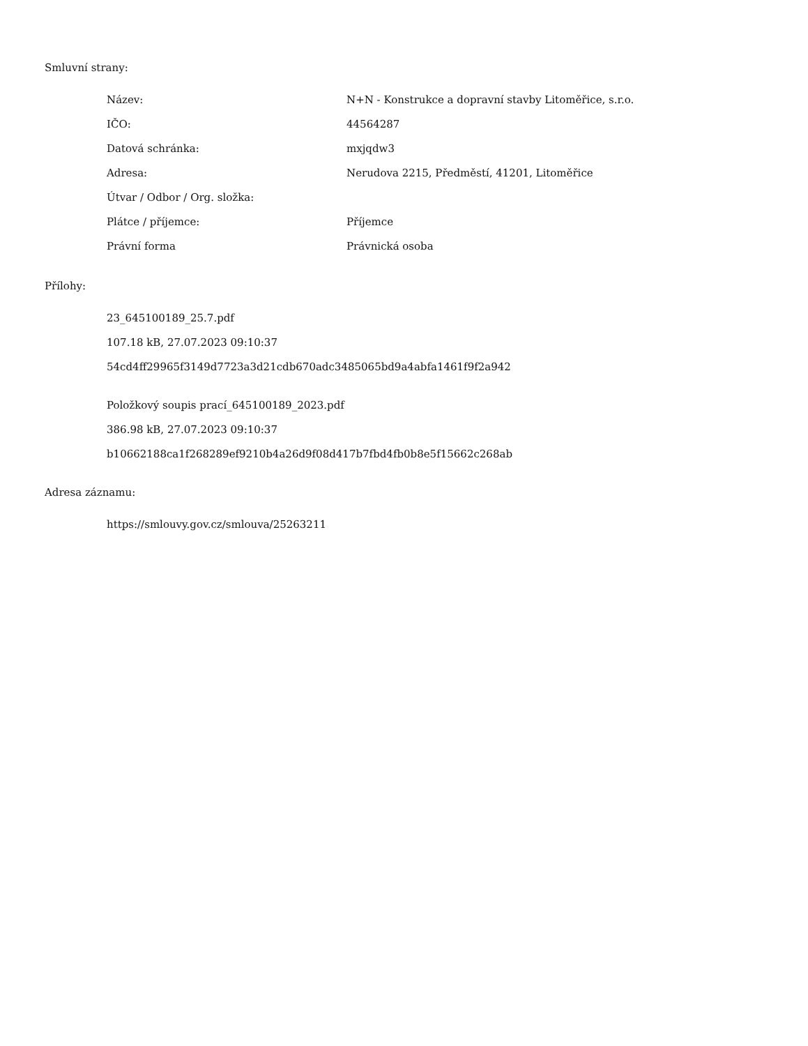Smluvní strany:
| Název: | N+N - Konstrukce a dopravní stavby Litoměřice, s.r.o. |
| IČO: | 44564287 |
| Datová schránka: | mxjqdw3 |
| Adresa: | Nerudova 2215, Předměstí, 41201, Litoměřice |
| Útvar / Odbor / Org. složka: | |
| Plátce / příjemce: | Příjemce |
| Právní forma | Právnická osoba |
Přílohy:
23_645100189_25.7.pdf
107.18 kB, 27.07.2023 09:10:37
54cd4ff29965f3149d7723a3d21cdb670adc3485065bd9a4abfa1461f9f2a942
Položkový soupis prací_645100189_2023.pdf
386.98 kB, 27.07.2023 09:10:37
b10662188ca1f268289ef9210b4a26d9f08d417b7fbd4fb0b8e5f15662c268ab
Adresa záznamu:
https://smlouvy.gov.cz/smlouva/25263211